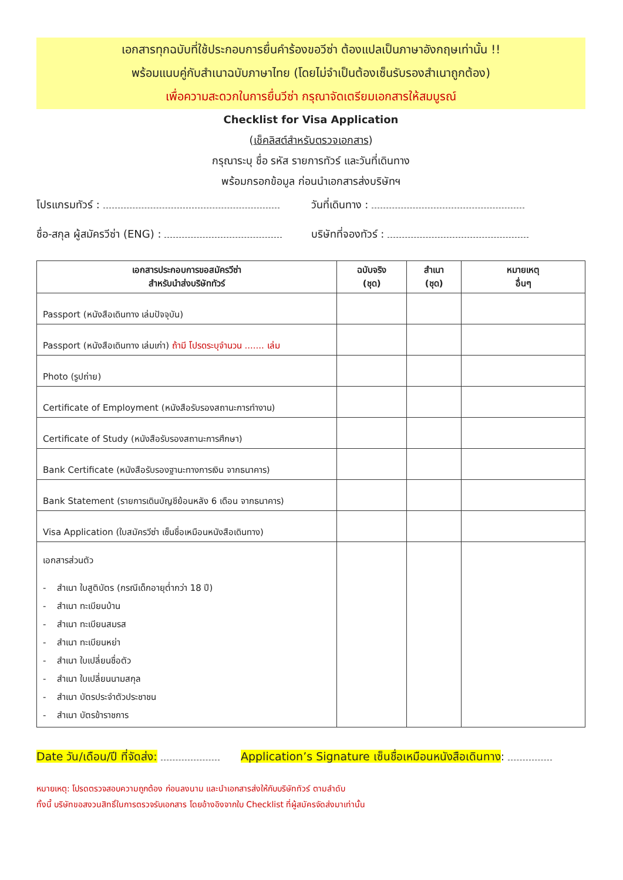เอกสารทุกฉบับที่ใช้ประกอบการยื่นคำร้องขอวีซ่า ต้องแปลเป็นภาษาอังกฤษเท่านั้น !!
พร้อมแนบคู่กับสำเนาฉบับภาษาไทย (โดยไม่จำเป็นต้องเซ็นรับรองสำเนาถูกต้อง)
เพื่อความสะดวกในการยื่นวีซ่า กรุณาจัดเตรียมเอกสารให้สมบูรณ์
Checklist for Visa Application
(เช็คลิสต์สำหรับตรวจเอกสาร)
กรุณาระบุ ชื่อ รหัส รายการทัวร์ และวันที่เดินทาง
พร้อมกรอกข้อมูล ก่อนนำเอกสารส่งบริษัทฯ
โปรแกรมทัวร์ : วันที่เดินทาง :
ชื่อ-สกุล ผู้สมัครวีซ่า (ENG) :
บริษัทที่จองทัวร์ :
| เอกสารประกอบการขอสมัครวีซ่า สำหรับนำส่งบริษัททัวร์ | ฉบับจริง (ชุด) | สำเนา (ชุด) | หมายเหตุ อื่นๆ |
| --- | --- | --- | --- |
| Passport (หนังสือเดินทาง เล่มปัจจุบัน) | | | |
| Passport (หนังสือเดินทาง เล่มเก่า) ถ้ามี โปรดระบุจำนวน ....... เล่ม | | | |
| Photo (รูปถ่าย) | | | |
| Certificate of Employment (หนังสือรับรองสถานะการทำงาน) | | | |
| Certificate of Study (หนังสือรับรองสถานะการศึกษา) | | | |
| Bank Certificate (หนังสือรับรองฐานะทางการเงิน จากธนาคาร) | | | |
| Bank Statement (รายการเดินบัญชีย้อนหลัง 6 เดือน จากธนาคาร) | | | |
| Visa Application (ใบสมัครวีซ่า เซ็นชื่อเหมือนหนังสือเดินทาง) | | | |
| เอกสารส่วนตัว - สำเนา ใบสูติบัตร (กรณีเด็กอายุต่ำกว่า 18 ปี) - สำเนา ทะเบียนบ้าน - สำเนา ทะเบียนสมรส - สำเนา ทะเบียนหย่า - สำเนา ใบเปลี่ยนชื่อตัว - สำเนา ใบเปลี่ยนนามสกุล - สำเนา บัตรประจำตัวประชาชน - สำเนา บัตรข้าราชการ | | | |
Date วัน/เดือน/ปี ที่จัดส่ง: Application’s Signature เซ็นชื่อเหมือนหนังสือเดินทาง:
หมายเหตุ: โปรดตรวจสอบความถูกต้อง ก่อนลงนาม และนำเอกสารส่งให้กับบริษัททัวร์ ตามลำดับ
ทั้งนี้ บริษัทขอสงวนสิทธิ์ในการตรวจรับเอกสาร โดยอ้างอิงจากใบ Checklist ที่ผู้สมัครจัดส่งมาเท่านั้น